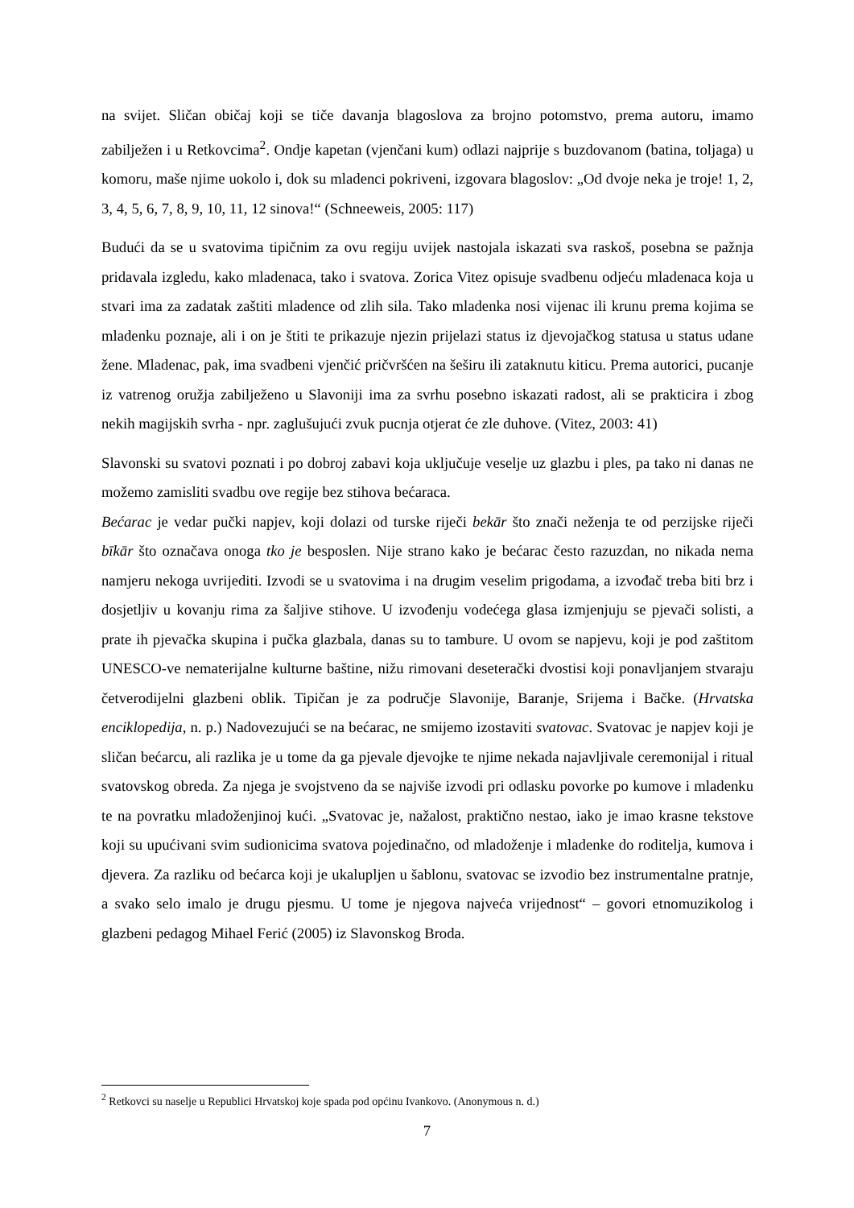na svijet. Sličan običaj koji se tiče davanja blagoslova za brojno potomstvo, prema autoru, imamo zabilježen i u Retkovcima<sup>2</sup>. Ondje kapetan (vjenčani kum) odlazi najprije s buzdovanom (batina, toljaga) u komoru, maše njime uokolo i, dok su mladenci pokriveni, izgovara blagoslov: „Od dvoje neka je troje! 1, 2, 3, 4, 5, 6, 7, 8, 9, 10, 11, 12 sinova!“ (Schneeweis, 2005: 117)
Budući da se u svatovima tipičnim za ovu regiju uvijek nastojala iskazati sva raskoš, posebna se pažnja pridavala izgledu, kako mladenaca, tako i svatova. Zorica Vitez opisuje svadbenu odjeću mladenaca koja u stvari ima za zadatak zaštiti mladence od zlih sila. Tako mladenka nosi vijenac ili krunu prema kojima se mladenku poznaje, ali i on je štiti te prikazuje njezin prijelazi status iz djevojačkog statusa u status udane žene. Mladenac, pak, ima svadbeni vjenčić pričvršćen na šeširu ili zataknutu kiticu. Prema autorici, pucanje iz vatrenog oružja zabilježeno u Slavoniji ima za svrhu posebno iskazati radost, ali se prakticira i zbog nekih magijskih svrha - npr. zaglušujući zvuk pucnja otjerat će zle duhove. (Vitez, 2003: 41)
Slavonski su svatovi poznati i po dobroj zabavi koja uključuje veselje uz glazbu i ples, pa tako ni danas ne možemo zamisliti svadbu ove regije bez stihova bećaraca.
Bećarac je vedar pučki napjev, koji dolazi od turske riječi bekār što znači neženja te od perzijske riječi bīkār što označava onoga tko je besposlen. Nije strano kako je bećarac često razuzdan, no nikada nema namjeru nekoga uvrijediti. Izvodi se u svatovima i na drugim veselim prigodama, a izvođač treba biti brz i dosjetljiv u kovanju rima za šaljive stihove. U izvođenju vodećega glasa izmjenjuju se pjevači solisti, a prate ih pjevačka skupina i pučka glazbala, danas su to tambure. U ovom se napjevu, koji je pod zaštitom UNESCO-ve nematerijalne kulturne baštine, nižu rimovani deseterački dvostisi koji ponavljanjem stvaraju četverodijelni glazbeni oblik. Tipičan je za područje Slavonije, Baranje, Srijema i Bačke. (Hrvatska enciklopedija, n. p.) Nadovezujući se na bećarac, ne smijemo izostaviti svatovac. Svatovac je napjev koji je sličan bećarcu, ali razlika je u tome da ga pjevale djevojke te njime nekada najavljivale ceremonijal i ritual svatovskog obreda. Za njega je svojstveno da se najviše izvodi pri odlasku povorke po kumove i mladenku te na povratku mladoženjinoj kući. „Svatovac je, nažalost, praktično nestao, iako je imao krasne tekstove koji su upućivani svim sudionicima svatova pojedinačno, od mladoženje i mladenke do roditelja, kumova i djevera. Za razliku od bećarca koji je ukalupljen u šablonu, svatovac se izvodio bez instrumentalne pratnje, a svako selo imalo je drugu pjesmu. U tome je njegova najveća vrijednost“ – govori etnomuzikolog i glazbeni pedagog Mihael Ferić (2005) iz Slavonskog Broda.
<sup>2</sup> Retkovci su naselje u Republici Hrvatskoj koje spada pod općinu Ivankovo. (Anonymous n. d.)
7